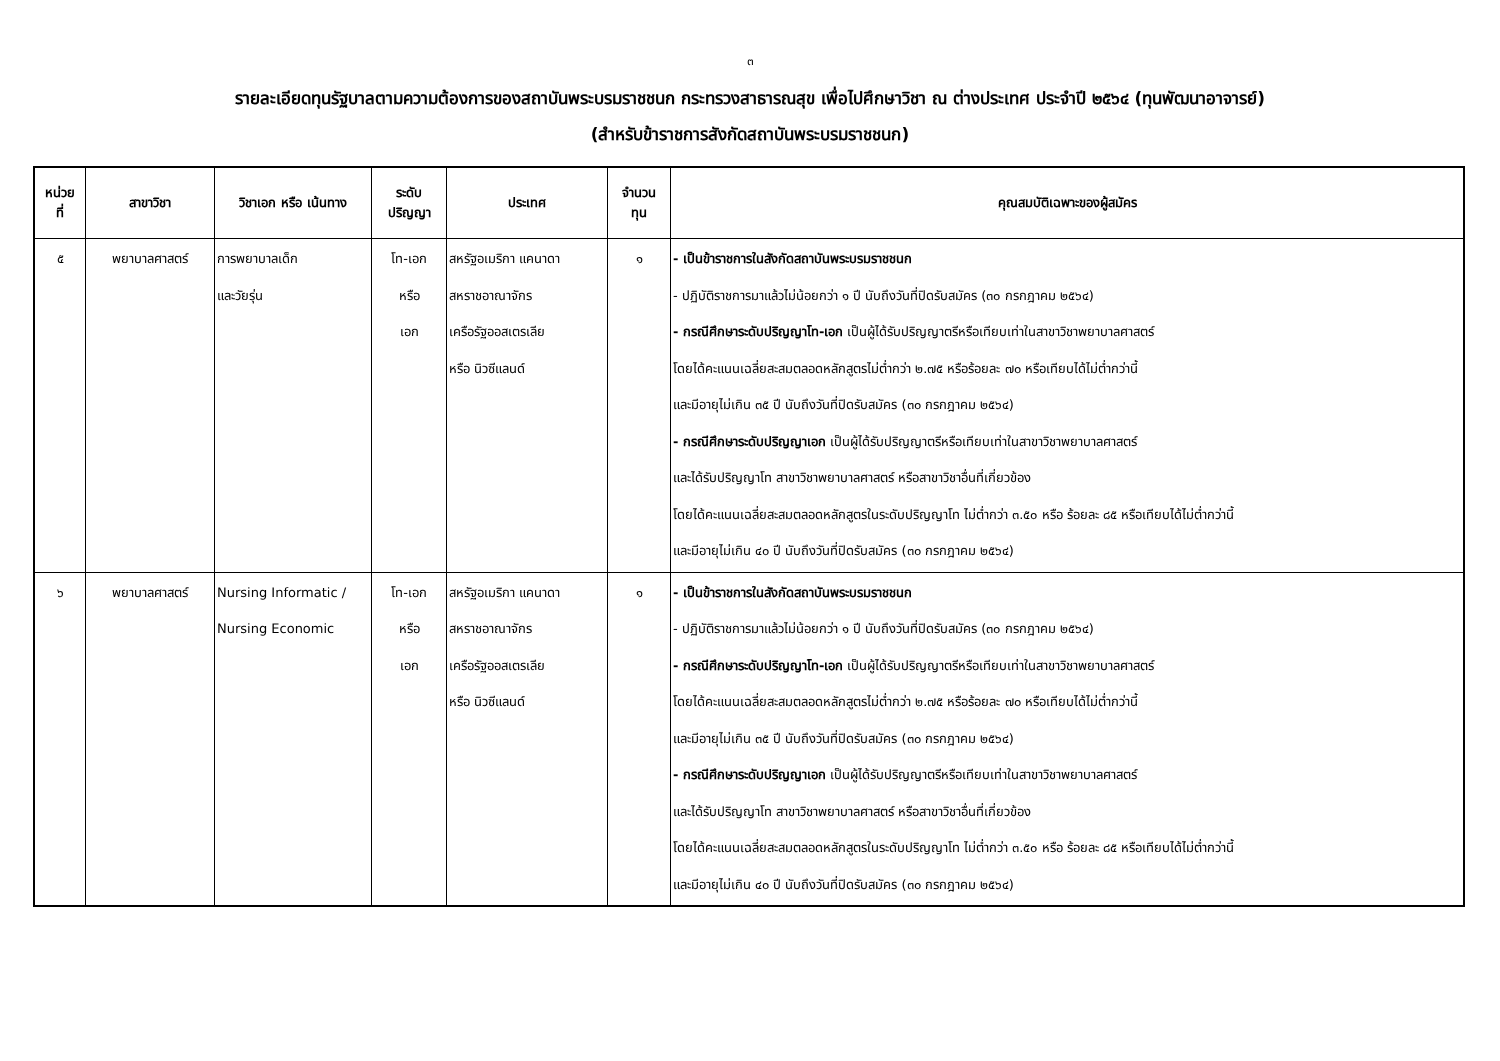๓
รายละเอียดทุนรัฐบาลตามความต้องการของสถาบันพระบรมราชชนก กระทรวงสาธารณสุข เพื่อไปศึกษาวิชา ณ ต่างประเทศ ประจำปี ๒๕๖๔ (ทุนพัฒนาอาจารย์)
(สำหรับข้าราชการสังกัดสถาบันพระบรมราชชนก)
| หน่วย ที่ | สาขาวิชา | วิชาเอก หรือ เน้นทาง | ระดับ ปริญญา | ประเทศ | จำนวน ทุน | คุณสมบัติเฉพาะของผู้สมัคร |
| --- | --- | --- | --- | --- | --- | --- |
| ๕ | พยาบาลศาสตร์ | การพยาบาลเด็ก และวัยรุ่น | โท-เอก หรือ เอก | สหรัฐอเมริกา แคนาดา สหราชอาณาจักร เครือรัฐออสเตรเลีย หรือ นิวซีแลนด์ | ๑ | - เป็นข้าราชการในสังกัดสถาบันพระบรมราชชนก - ปฏิบัติราชการมาแล้วไม่น้อยกว่า ๑ ปี นับถึงวันที่ปิดรับสมัคร (๓๐ กรกฎาคม ๒๕๖๔) - กรณีศึกษาระดับปริญญาโท-เอก เป็นผู้ได้รับปริญญาตรีหรือเทียบเท่าในสาขาวิชาพยาบาลศาสตร์ โดยได้คะแนนเฉลี่ยสะสมตลอดหลักสูตรไม่ต่ำกว่า ๒.๗๕ หรือร้อยละ ๗๐ หรือเทียบได้ไม่ต่ำกว่านี้ และมีอายุไม่เกิน ๓๕ ปี นับถึงวันที่ปิดรับสมัคร (๓๐ กรกฎาคม ๒๕๖๔) - กรณีศึกษาระดับปริญญาเอก เป็นผู้ได้รับปริญญาตรีหรือเทียบเท่าในสาขาวิชาพยาบาลศาสตร์ และได้รับปริญญาโท สาขาวิชาพยาบาลศาสตร์ หรือสาขาวิชาอื่นที่เกี่ยวข้อง โดยได้คะแนนเฉลี่ยสะสมตลอดหลักสูตรในระดับปริญญาโท ไม่ต่ำกว่า ๓.๕๐ หรือ ร้อยละ ๘๕ หรือเทียบได้ไม่ต่ำกว่านี้ และมีอายุไม่เกิน ๔๐ ปี นับถึงวันที่ปิดรับสมัคร (๓๐ กรกฎาคม ๒๕๖๔) |
| ๖ | พยาบาลศาสตร์ | Nursing Informatic / Nursing Economic | โท-เอก หรือ เอก | สหรัฐอเมริกา แคนาดา สหราชอาณาจักร เครือรัฐออสเตรเลีย หรือ นิวซีแลนด์ | ๑ | - เป็นข้าราชการในสังกัดสถาบันพระบรมราชชนก - ปฏิบัติราชการมาแล้วไม่น้อยกว่า ๑ ปี นับถึงวันที่ปิดรับสมัคร (๓๐ กรกฎาคม ๒๕๖๔) - กรณีศึกษาระดับปริญญาโท-เอก เป็นผู้ได้รับปริญญาตรีหรือเทียบเท่าในสาขาวิชาพยาบาลศาสตร์ โดยได้คะแนนเฉลี่ยสะสมตลอดหลักสูตรไม่ต่ำกว่า ๒.๗๕ หรือร้อยละ ๗๐ หรือเทียบได้ไม่ต่ำกว่านี้ และมีอายุไม่เกิน ๓๕ ปี นับถึงวันที่ปิดรับสมัคร (๓๐ กรกฎาคม ๒๕๖๔) - กรณีศึกษาระดับปริญญาเอก เป็นผู้ได้รับปริญญาตรีหรือเทียบเท่าในสาขาวิชาพยาบาลศาสตร์ และได้รับปริญญาโท สาขาวิชาพยาบาลศาสตร์ หรือสาขาวิชาอื่นที่เกี่ยวข้อง โดยได้คะแนนเฉลี่ยสะสมตลอดหลักสูตรในระดับปริญญาโท ไม่ต่ำกว่า ๓.๕๐ หรือ ร้อยละ ๘๕ หรือเทียบได้ไม่ต่ำกว่านี้ และมีอายุไม่เกิน ๔๐ ปี นับถึงวันที่ปิดรับสมัคร (๓๐ กรกฎาคม ๒๕๖๔) |